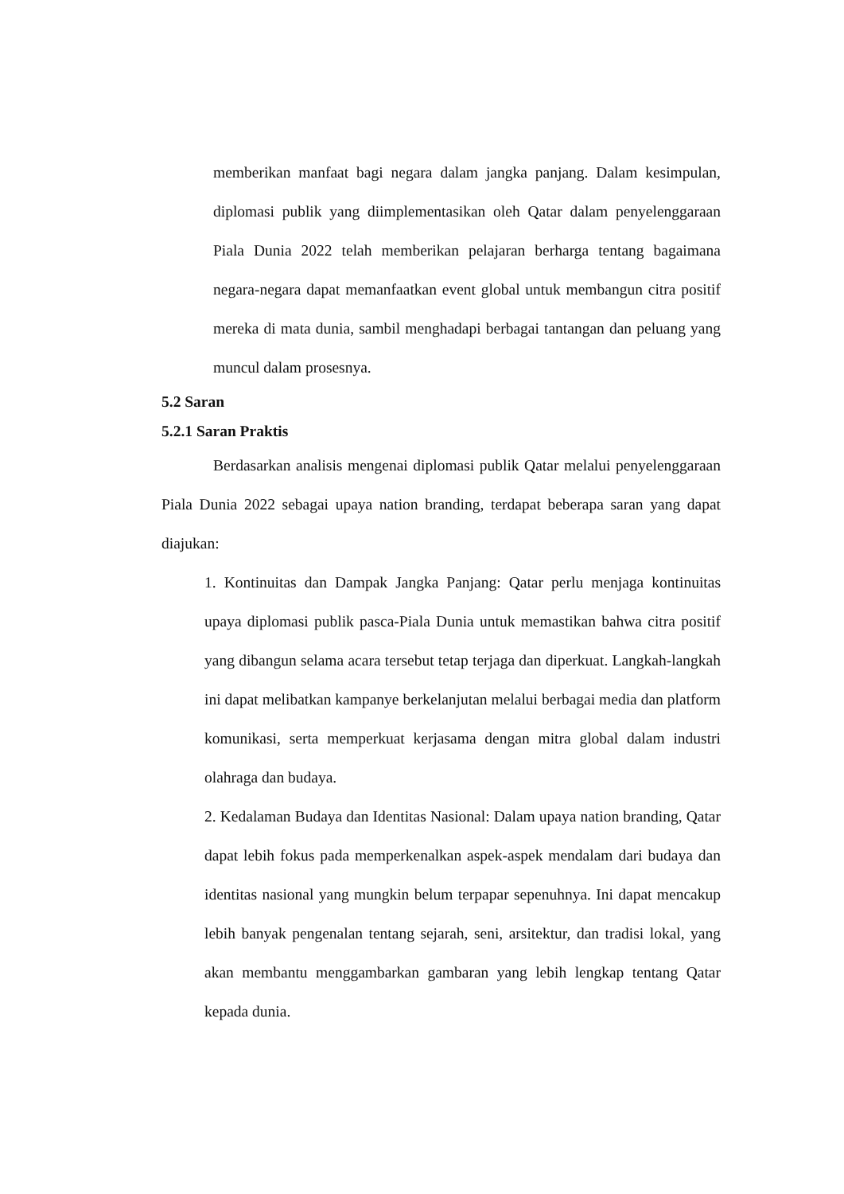memberikan manfaat bagi negara dalam jangka panjang. Dalam kesimpulan, diplomasi publik yang diimplementasikan oleh Qatar dalam penyelenggaraan Piala Dunia 2022 telah memberikan pelajaran berharga tentang bagaimana negara-negara dapat memanfaatkan event global untuk membangun citra positif mereka di mata dunia, sambil menghadapi berbagai tantangan dan peluang yang muncul dalam prosesnya.
5.2 Saran
5.2.1 Saran Praktis
Berdasarkan analisis mengenai diplomasi publik Qatar melalui penyelenggaraan Piala Dunia 2022 sebagai upaya nation branding, terdapat beberapa saran yang dapat diajukan:
1. Kontinuitas dan Dampak Jangka Panjang: Qatar perlu menjaga kontinuitas upaya diplomasi publik pasca-Piala Dunia untuk memastikan bahwa citra positif yang dibangun selama acara tersebut tetap terjaga dan diperkuat. Langkah-langkah ini dapat melibatkan kampanye berkelanjutan melalui berbagai media dan platform komunikasi, serta memperkuat kerjasama dengan mitra global dalam industri olahraga dan budaya.
2. Kedalaman Budaya dan Identitas Nasional: Dalam upaya nation branding, Qatar dapat lebih fokus pada memperkenalkan aspek-aspek mendalam dari budaya dan identitas nasional yang mungkin belum terpapar sepenuhnya. Ini dapat mencakup lebih banyak pengenalan tentang sejarah, seni, arsitektur, dan tradisi lokal, yang akan membantu menggambarkan gambaran yang lebih lengkap tentang Qatar kepada dunia.